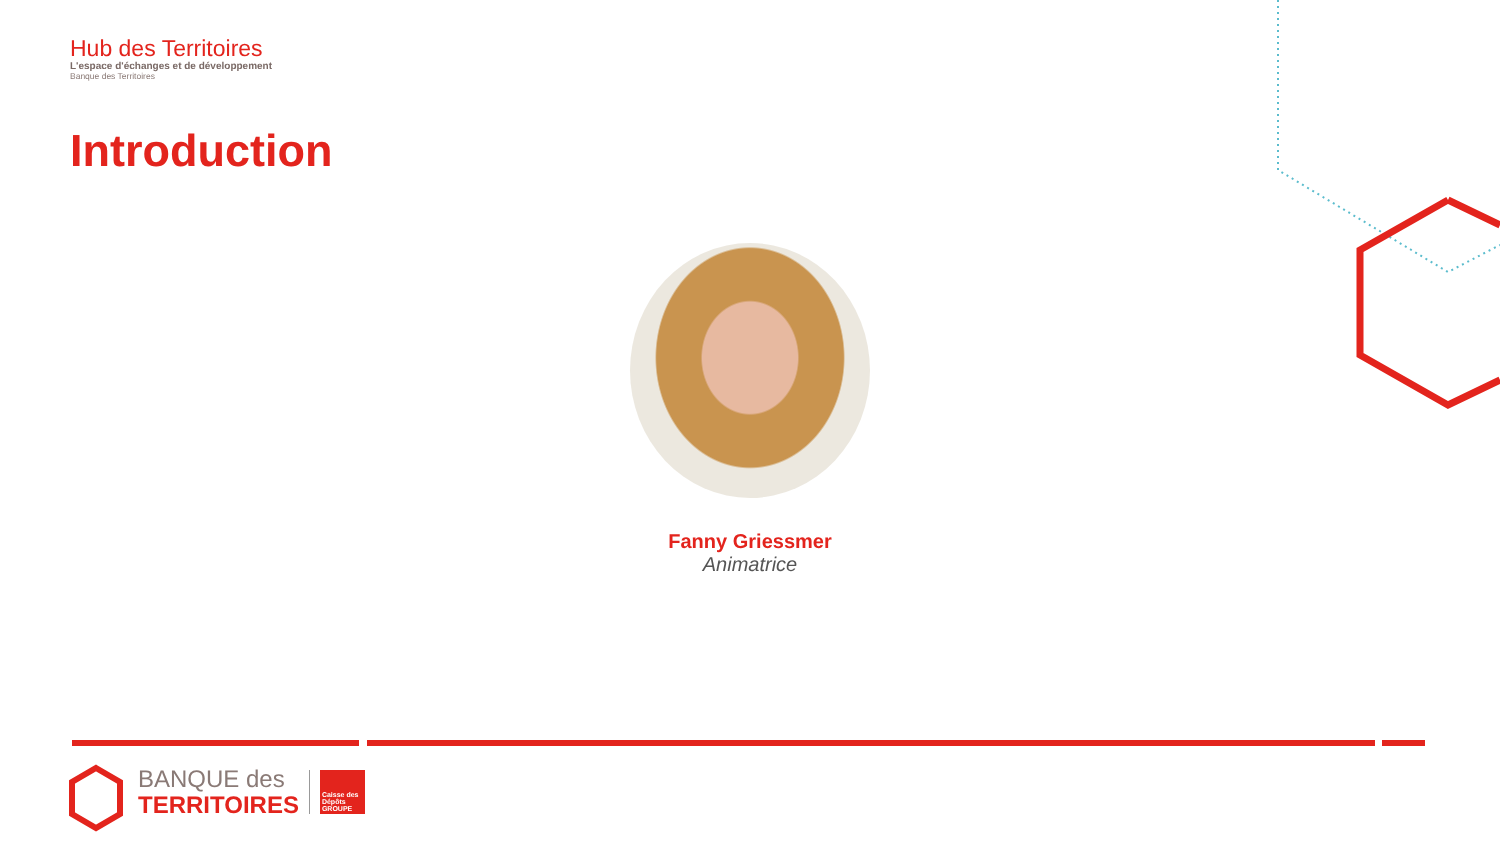Hub des Territoires
L'espace d'échanges et de développement
Banque des Territoires
Introduction
Fanny Griessmer
Animatrice
BANQUE des
TERRITOIRES
Caisse des Dépôts GROUPE